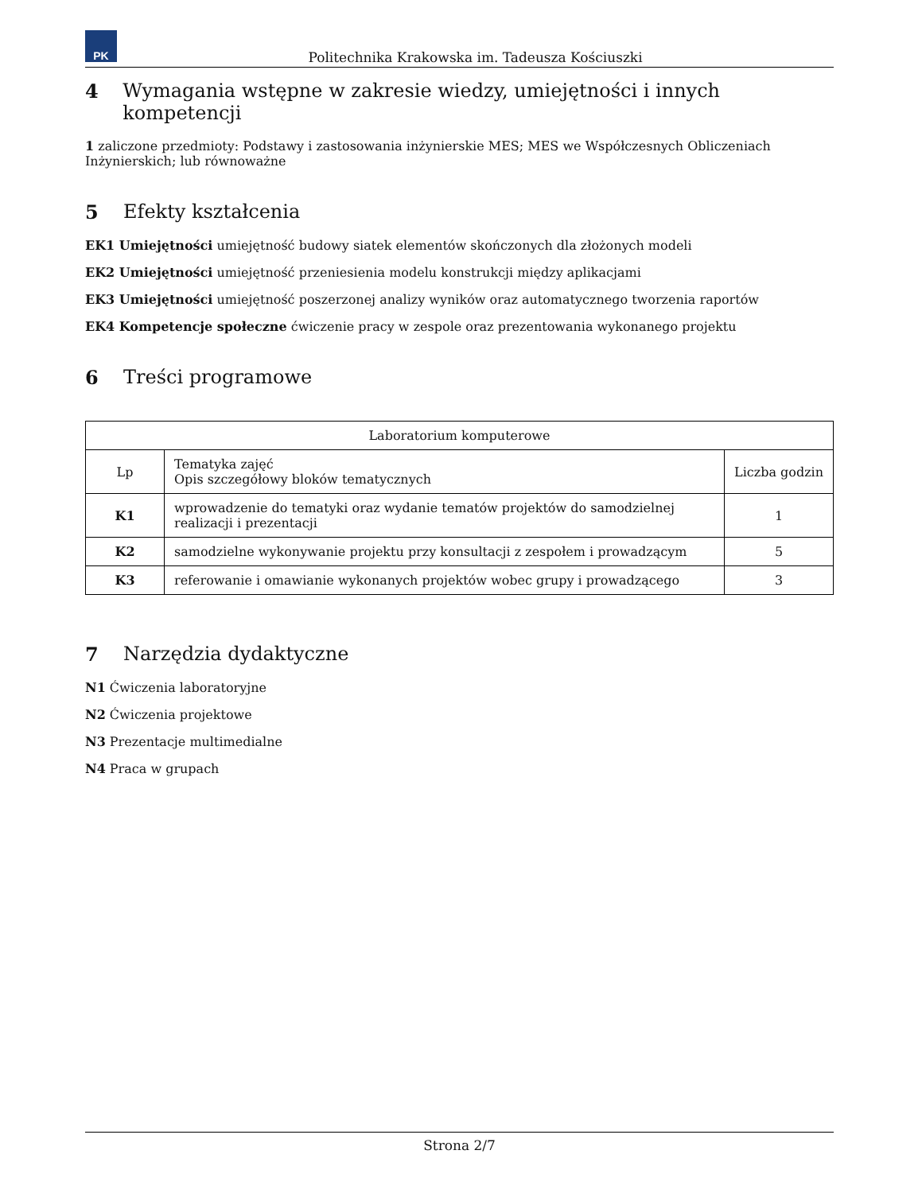PK
Politechnika Krakowska im. Tadeusza Kościuszki
4 Wymagania wstępne w zakresie wiedzy, umiejętności i innych kompetencji
1 zaliczone przedmioty: Podstawy i zastosowania inżynierskie MES; MES we Współczesnych Obliczeniach Inżynierskich; lub równoważne
5 Efekty kształcenia
EK1 Umiejętności umiejętność budowy siatek elementów skończonych dla złożonych modeli
EK2 Umiejętności umiejętność przeniesienia modelu konstrukcji między aplikacjami
EK3 Umiejętności umiejętność poszerzonej analizy wyników oraz automatycznego tworzenia raportów
EK4 Kompetencje społeczne ćwiczenie pracy w zespole oraz prezentowania wykonanego projektu
6 Treści programowe
| Laboratorium komputerowe | | |
| --- | --- | --- |
| Lp | Tematyka zajęć Opis szczegółowy bloków tematycznych | Liczba godzin |
| K1 | wprowadzenie do tematyki oraz wydanie tematów projektów do samodzielnej realizacji i prezentacji | 1 |
| K2 | samodzielne wykonywanie projektu przy konsultacji z zespołem i prowadzącym | 5 |
| K3 | referowanie i omawianie wykonanych projektów wobec grupy i prowadzącego | 3 |
7 Narzędzia dydaktyczne
N1 Ćwiczenia laboratoryjne
N2 Ćwiczenia projektowe
N3 Prezentacje multimedialne
N4 Praca w grupach
Strona 2/7